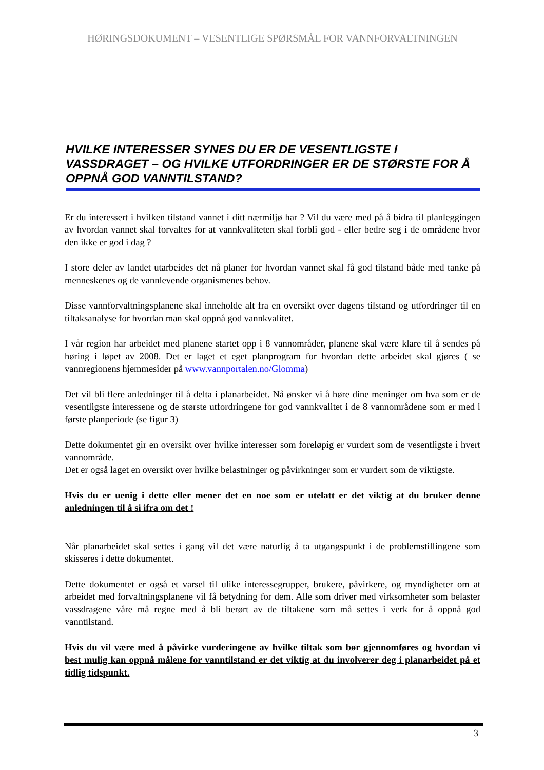HØRINGSDOKUMENT – VESENTLIGE SPØRSMÅL FOR VANNFORVALTNINGEN
HVILKE INTERESSER SYNES DU ER DE VESENTLIGSTE I VASSDRAGET – OG HVILKE UTFORDRINGER ER DE STØRSTE FOR Å OPPNÅ GOD VANNTILSTAND?
Er du interessert i hvilken tilstand vannet i ditt nærmiljø har ? Vil du være med på å bidra til planleggingen av hvordan vannet skal forvaltes for at vannkvaliteten skal forbli god - eller bedre seg i de områdene hvor den ikke er god i dag ?
I store deler av landet utarbeides det nå planer for hvordan vannet skal få god tilstand både med tanke på menneskenes og de vannlevende organismenes behov.
Disse vannforvaltningsplanene skal inneholde alt fra en oversikt over dagens tilstand og utfordringer til en tiltaksanalyse for hvordan man skal oppnå god vannkvalitet.
I vår region har arbeidet med planene startet opp i 8 vannområder, planene skal være klare til å sendes på høring i løpet av 2008. Det er laget et eget planprogram for hvordan dette arbeidet skal gjøres ( se vannregionens hjemmesider på www.vannportalen.no/Glomma)
Det vil bli flere anledninger til å delta i planarbeidet. Nå ønsker vi å høre dine meninger om hva som er de vesentligste interessene og de største utfordringene for god vannkvalitet i de 8 vannområdene som er med i første planperiode (se figur 3)
Dette dokumentet gir en oversikt over hvilke interesser som foreløpig er vurdert som de vesentligste i hvert vannområde.
Det er også laget en oversikt over hvilke belastninger og påvirkninger som er vurdert som de viktigste.
Hvis du er uenig i dette eller mener det en noe som er utelatt er det viktig at du bruker denne anledningen til å si ifra om det !
Når planarbeidet skal settes i gang vil det være naturlig å ta utgangspunkt i de problemstillingene som skisseres i dette dokumentet.
Dette dokumentet er også et varsel til ulike interessegrupper, brukere, påvirkere, og myndigheter om at arbeidet med forvaltningsplanene vil få betydning for dem. Alle som driver med virksomheter som belaster vassdragene våre må regne med å bli berørt av de tiltakene som må settes i verk for å oppnå god vanntilstand.
Hvis du vil være med å påvirke vurderingene av hvilke tiltak som bør gjennomføres og hvordan vi best mulig kan oppnå målene for vanntilstand er det viktig at du involverer deg i planarbeidet på et tidlig tidspunkt.
3